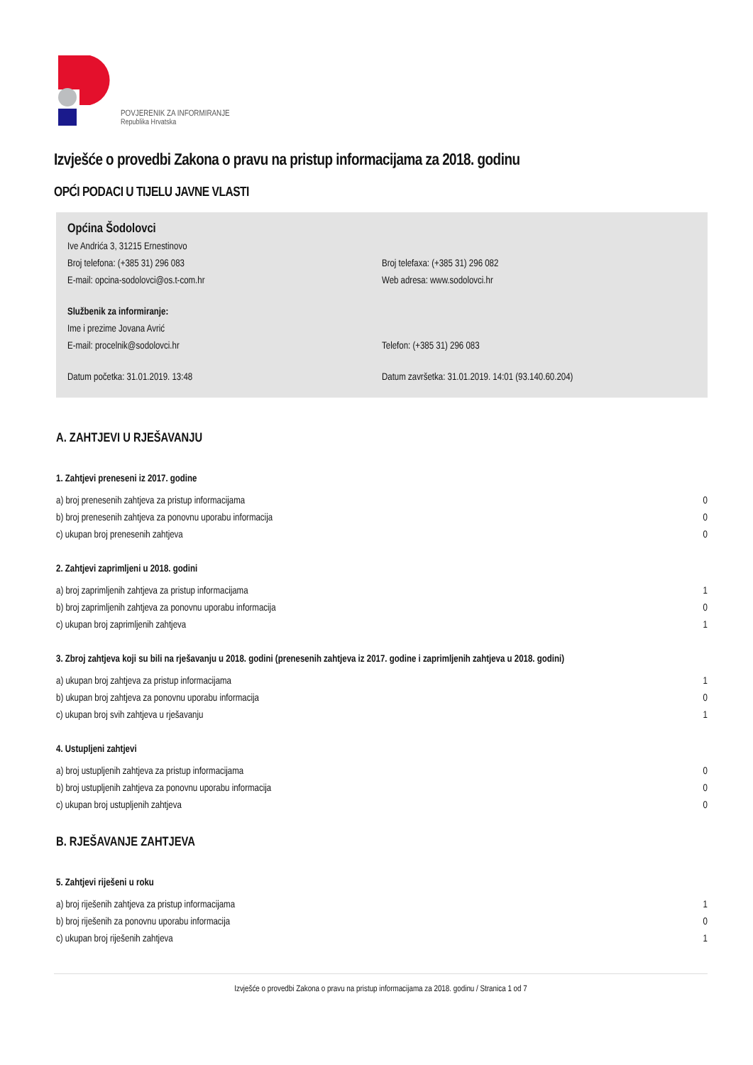POVJERENIK ZA INFORMIRANJE
Republika Hrvatska
Izvješće o provedbi Zakona o pravu na pristup informacijama za 2018. godinu
OPĆI PODACI U TIJELU JAVNE VLASTI
Općina Šodolovci
Ive Andrića 3, 31215 Ernestinovo
Broj telefona: (+385 31) 296 083 Broj telefaxa: (+385 31) 296 082
E-mail: opcina-sodolovci@os.t-com.hr Web adresa: www.sodolovci.hr
Službenik za informiranje:
Ime i prezime Jovana Avrić
E-mail: procelnik@sodolovci.hr Telefon: (+385 31) 296 083
Datum početka: 31.01.2019. 13:48 Datum završetka: 31.01.2019. 14:01 (93.140.60.204)
A. ZAHTJEVI U RJEŠAVANJU
1. Zahtjevi preneseni iz 2017. godine
| a) broj prenesenih zahtjeva za pristup informacijama | 0 |
| b) broj prenesenih zahtjeva za ponovnu uporabu informacija | 0 |
| c) ukupan broj prenesenih zahtjeva | 0 |
2. Zahtjevi zaprimljeni u 2018. godini
| a) broj zaprimljenih zahtjeva za pristup informacijama | 1 |
| b) broj zaprimljenih zahtjeva za ponovnu uporabu informacija | 0 |
| c) ukupan broj zaprimljenih zahtjeva | 1 |
3. Zbroj zahtjeva koji su bili na rješavanju u 2018. godini (prenesenih zahtjeva iz 2017. godine i zaprimljenih zahtjeva u 2018. godini)
| a) ukupan broj zahtjeva za pristup informacijama | 1 |
| b) ukupan broj zahtjeva za ponovnu uporabu informacija | 0 |
| c) ukupan broj svih zahtjeva u rješavanju | 1 |
4. Ustupljeni zahtjevi
| a) broj ustupljenih zahtjeva za pristup informacijama | 0 |
| b) broj ustupljenih zahtjeva za ponovnu uporabu informacija | 0 |
| c) ukupan broj ustupljenih zahtjeva | 0 |
B. RJEŠAVANJE ZAHTJEVA
5. Zahtjevi riješeni u roku
| a) broj riješenih zahtjeva za pristup informacijama | 1 |
| b) broj riješenih za ponovnu uporabu informacija | 0 |
| c) ukupan broj riješenih zahtjeva | 1 |
Izvješće o provedbi Zakona o pravu na pristup informacijama za 2018. godinu / Stranica 1 od 7